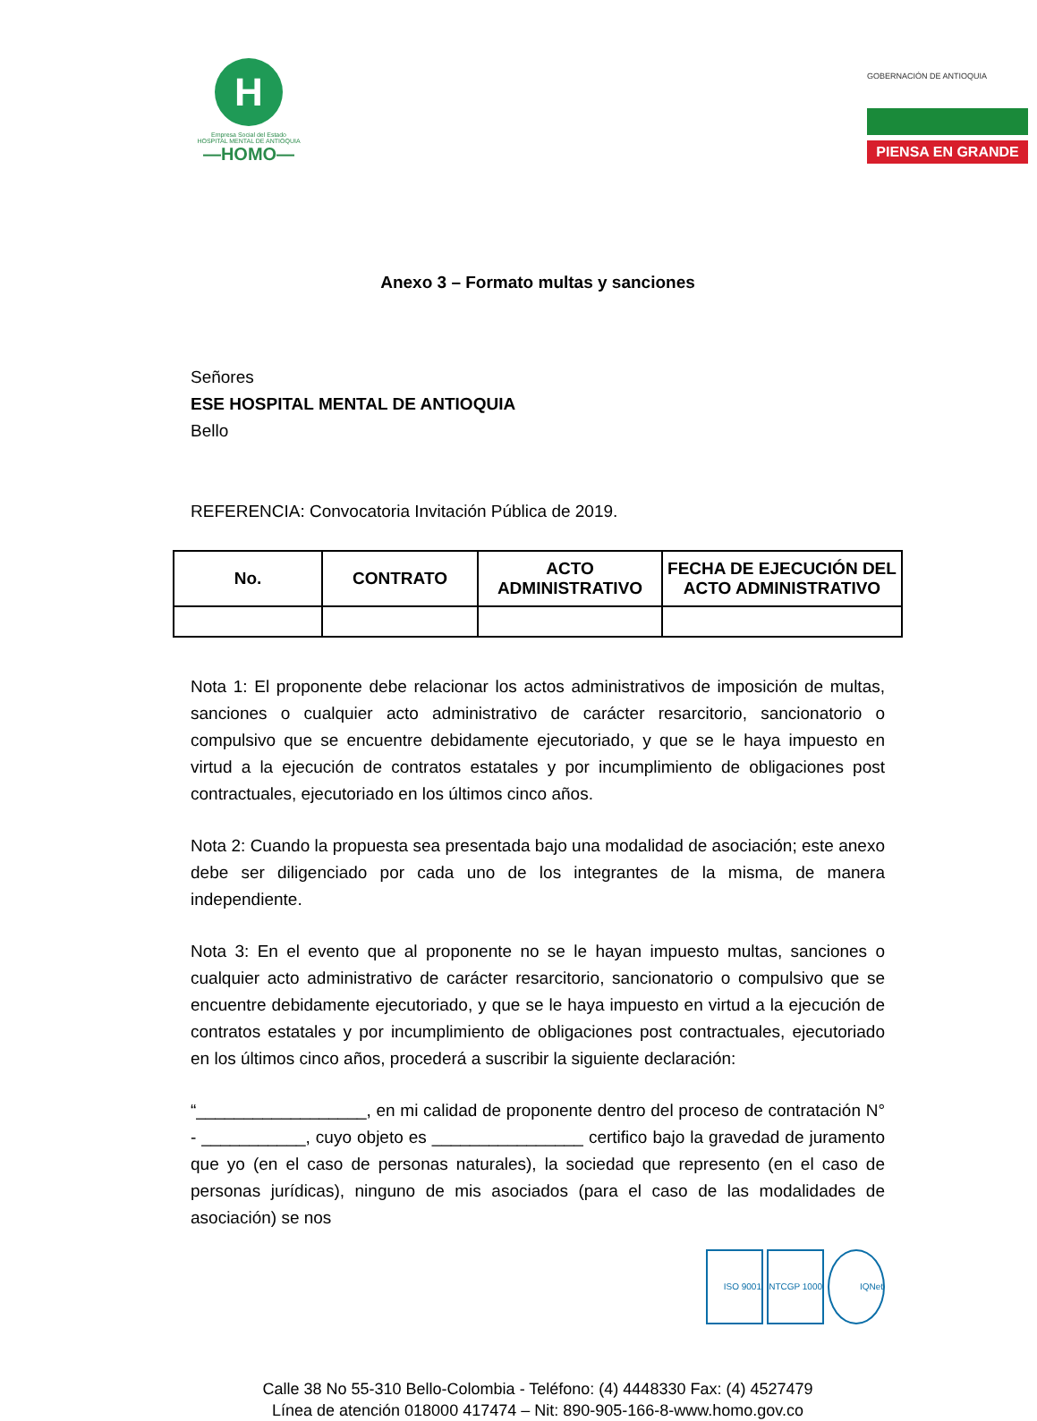H
Empresa Social del Estado
HOSPITAL MENTAL DE ANTIOQUIA
—HOMO—
GOBERNACIÓN DE ANTIOQUIA
PIENSA EN GRANDE
Anexo 3 – Formato multas y sanciones
Señores
ESE HOSPITAL MENTAL DE ANTIOQUIA
Bello
REFERENCIA: Convocatoria Invitación Pública de 2019.
| No. | CONTRATO | ACTO ADMINISTRATIVO | FECHA DE EJECUCIÓN DEL ACTO ADMINISTRATIVO |
| --- | --- | --- | --- |
Nota 1: El proponente debe relacionar los actos administrativos de imposición de multas, sanciones o cualquier acto administrativo de carácter resarcitorio, sancionatorio o compulsivo que se encuentre debidamente ejecutoriado, y que se le haya impuesto en virtud a la ejecución de contratos estatales y por incumplimiento de obligaciones post contractuales, ejecutoriado en los últimos cinco años.
Nota 2: Cuando la propuesta sea presentada bajo una modalidad de asociación; este anexo debe ser diligenciado por cada uno de los integrantes de la misma, de manera independiente.
Nota 3: En el evento que al proponente no se le hayan impuesto multas, sanciones o cualquier acto administrativo de carácter resarcitorio, sancionatorio o compulsivo que se encuentre debidamente ejecutoriado, y que se le haya impuesto en virtud a la ejecución de contratos estatales y por incumplimiento de obligaciones post contractuales, ejecutoriado en los últimos cinco años, procederá a suscribir la siguiente declaración:
“__________________, en mi calidad de proponente dentro del proceso de contratación N° - ___________, cuyo objeto es ________________ certifico bajo la gravedad de juramento que yo (en el caso de personas naturales), la sociedad que represento (en el caso de personas jurídicas), ninguno de mis asociados (para el caso de las modalidades de asociación) se nos
ISO 9001 NTCGP 1000 IQNet
Calle 38 No 55-310 Bello-Colombia - Teléfono: (4) 4448330 Fax: (4) 4527479
Línea de atención 018000 417474 – Nit: 890-905-166-8-www.homo.gov.co